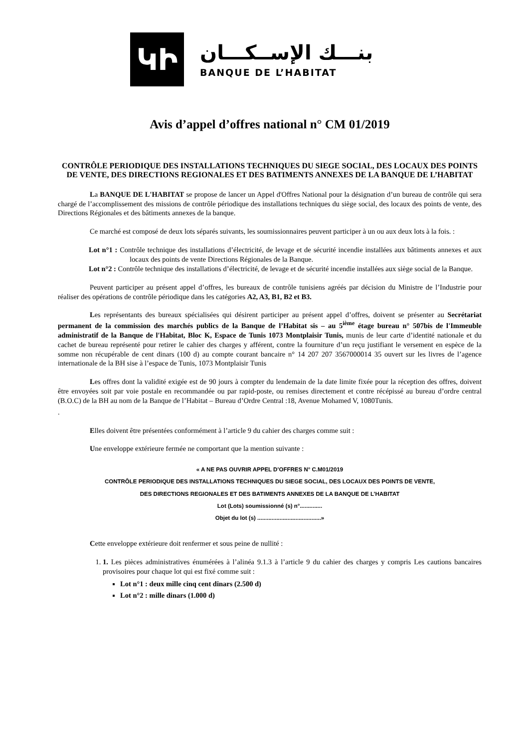ԿԻ
بنـــك الإســكـــان
BANQUE DE L’HABITAT
Avis d’appel d’offres national n° CM 01/2019
CONTRÔLE PERIODIQUE DES INSTALLATIONS TECHNIQUES DU SIEGE SOCIAL, DES LOCAUX DES POINTS DE VENTE, DES DIRECTIONS REGIONALES ET DES BATIMENTS ANNEXES DE LA BANQUE DE L’HABITAT
La BANQUE DE L'HABITAT se propose de lancer un Appel d'Offres National pour la désignation d’un bureau de contrôle qui sera chargé de l’accomplissement des missions de contrôle périodique des installations techniques du siège social, des locaux des points de vente, des Directions Régionales et des bâtiments annexes de la banque.
Ce marché est composé de deux lots séparés suivants, les soumissionnaires peuvent participer à un ou aux deux lots à la fois. :
Lot n°1 : Contrôle technique des installations d’électricité, de levage et de sécurité incendie installées aux bâtiments annexes et aux locaux des points de vente Directions Régionales de la Banque.
Lot n°2 : Contrôle technique des installations d’électricité, de levage et de sécurité incendie installées aux siège social de la Banque.
Peuvent participer au présent appel d’offres, les bureaux de contrôle tunisiens agréés par décision du Ministre de l’Industrie pour réaliser des opérations de contrôle périodique dans les catégories A2, A3, B1, B2 et B3.
Les représentants des bureaux spécialisées qui désirent participer au présent appel d’offres, doivent se présenter au Secrétariat permanent de la commission des marchés publics de la Banque de l’Habitat sis – au 5<sup>ième</sup> étage bureau n° 507bis de l'Immeuble administratif de la Banque de l'Habitat, Bloc K, Espace de Tunis 1073 Montplaisir Tunis, munis de leur carte d’identité nationale et du cachet de bureau représenté pour retirer le cahier des charges y afférent, contre la fourniture d’un reçu justifiant le versement en espèce de la somme non récupérable de cent dinars (100 d) au compte courant bancaire n° 14 207 207 3567000014 35 ouvert sur les livres de l’agence internationale de la BH sise à l’espace de Tunis, 1073 Montplaisir Tunis
Les offres dont la validité exigée est de 90 jours à compter du lendemain de la date limite fixée pour la réception des offres, doivent être envoyées soit par voie postale en recommandée ou par rapid-poste, ou remises directement et contre récépissé au bureau d’ordre central (B.O.C) de la BH au nom de la Banque de l’Habitat – Bureau d’Ordre Central :18, Avenue Mohamed V, 1080Tunis.
.
Elles doivent être présentées conformément à l’article 9 du cahier des charges comme suit :
Une enveloppe extérieure fermée ne comportant que la mention suivante :
« A NE PAS OUVRIR APPEL D’OFFRES N° C.M01/2019
CONTRÔLE PERIODIQUE DES INSTALLATIONS TECHNIQUES DU SIEGE SOCIAL, DES LOCAUX DES POINTS DE VENTE,
DES DIRECTIONS REGIONALES ET DES BATIMENTS ANNEXES DE LA BANQUE DE L’HABITAT
Lot (Lots) soumissionné (s) n°..............
Objet du lot (s) ........................................»
Cette enveloppe extérieure doit renfermer et sous peine de nullité :
1. 1. Les pièces administratives énumérées à l’alinéa 9.1.3 à l’article 9 du cahier des charges y compris Les cautions bancaires provisoires pour chaque lot qui est fixé comme suit :
Lot n°1 : deux mille cinq cent dinars (2.500 d)
Lot n°2 : mille dinars (1.000 d)